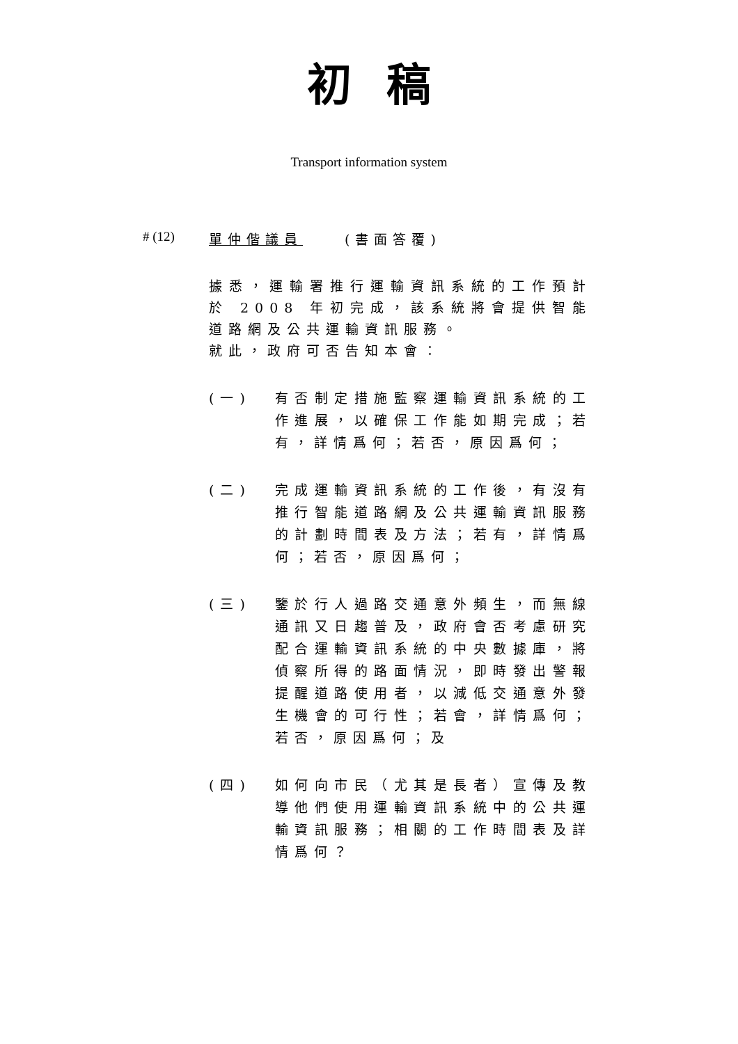初稿
Transport information system
# (12) 單仲偕議員 (書面答覆)
據悉，運輸署推行運輸資訊系統的工作預計於 2008 年初完成，該系統將會提供智能道路網及公共運輸資訊服務。
就此，政府可否告知本會：
(一) 有否制定措施監察運輸資訊系統的工作進展，以確保工作能如期完成；若有，詳情爲何；若否，原因爲何；
(二) 完成運輸資訊系統的工作後，有沒有推行智能道路網及公共運輸資訊服務的計劃時間表及方法；若有，詳情爲何；若否，原因爲何；
(三) 鑒於行人過路交通意外頻生，而無線通訊又日趨普及，政府會否考慮研究配合運輸資訊系統的中央數據庫，將偵察所得的路面情況，即時發出警報提醒道路使用者，以減低交通意外發生機會的可行性；若會，詳情爲何；若否，原因爲何；及
(四) 如何向市民（尤其是長者）宣傳及教導他們使用運輸資訊系統中的公共運輸資訊服務；相關的工作時間表及詳情爲何？